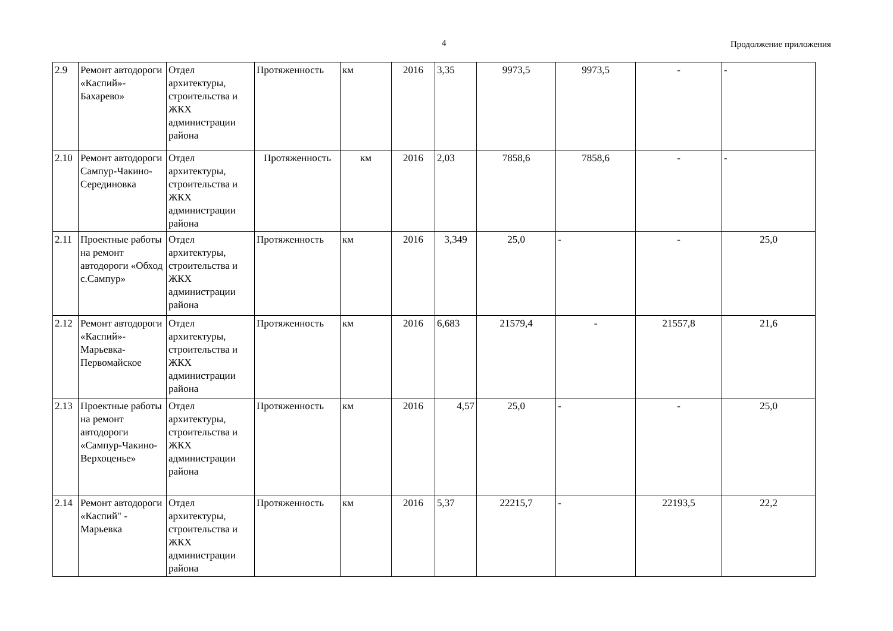4 Продолжение приложения
| 2.9 | Ремонт автодороги «Каспий»-Бахарево» | Отдел архитектуры, строительства и ЖКХ администрации района | Протяженность | км | 2016 | 3,35 | 9973,5 | 9973,5 | - | - |
| 2.10 | Ремонт автодороги Сампур-Чакино-Серединовка | Отдел архитектуры, строительства и ЖКХ администрации района | Протяженность | км | 2016 | 2,03 | 7858,6 | 7858,6 | - | - |
| 2.11 | Проектные работы на ремонт автодороги «Обход с.Сампур» | Отдел архитектуры, строительства и ЖКХ администрации района | Протяженность | км | 2016 | 3,349 | 25,0 | - | - | 25,0 |
| 2.12 | Ремонт автодороги «Каспий»-Марьевка-Первомайское | Отдел архитектуры, строительства и ЖКХ администрации района | Протяженность | км | 2016 | 6,683 | 21579,4 | - | 21557,8 | 21,6 |
| 2.13 | Проектные работы на ремонт автодороги «Сампур-Чакино-Верхоценье» | Отдел архитектуры, строительства и ЖКХ администрации района | Протяженность | км | 2016 | 4,57 | 25,0 | - | - | 25,0 |
| 2.14 | Ремонт автодороги «Каспий" - Марьевка | Отдел архитектуры, строительства и ЖКХ администрации района | Протяженность | км | 2016 | 5,37 | 22215,7 | - | 22193,5 | 22,2 |